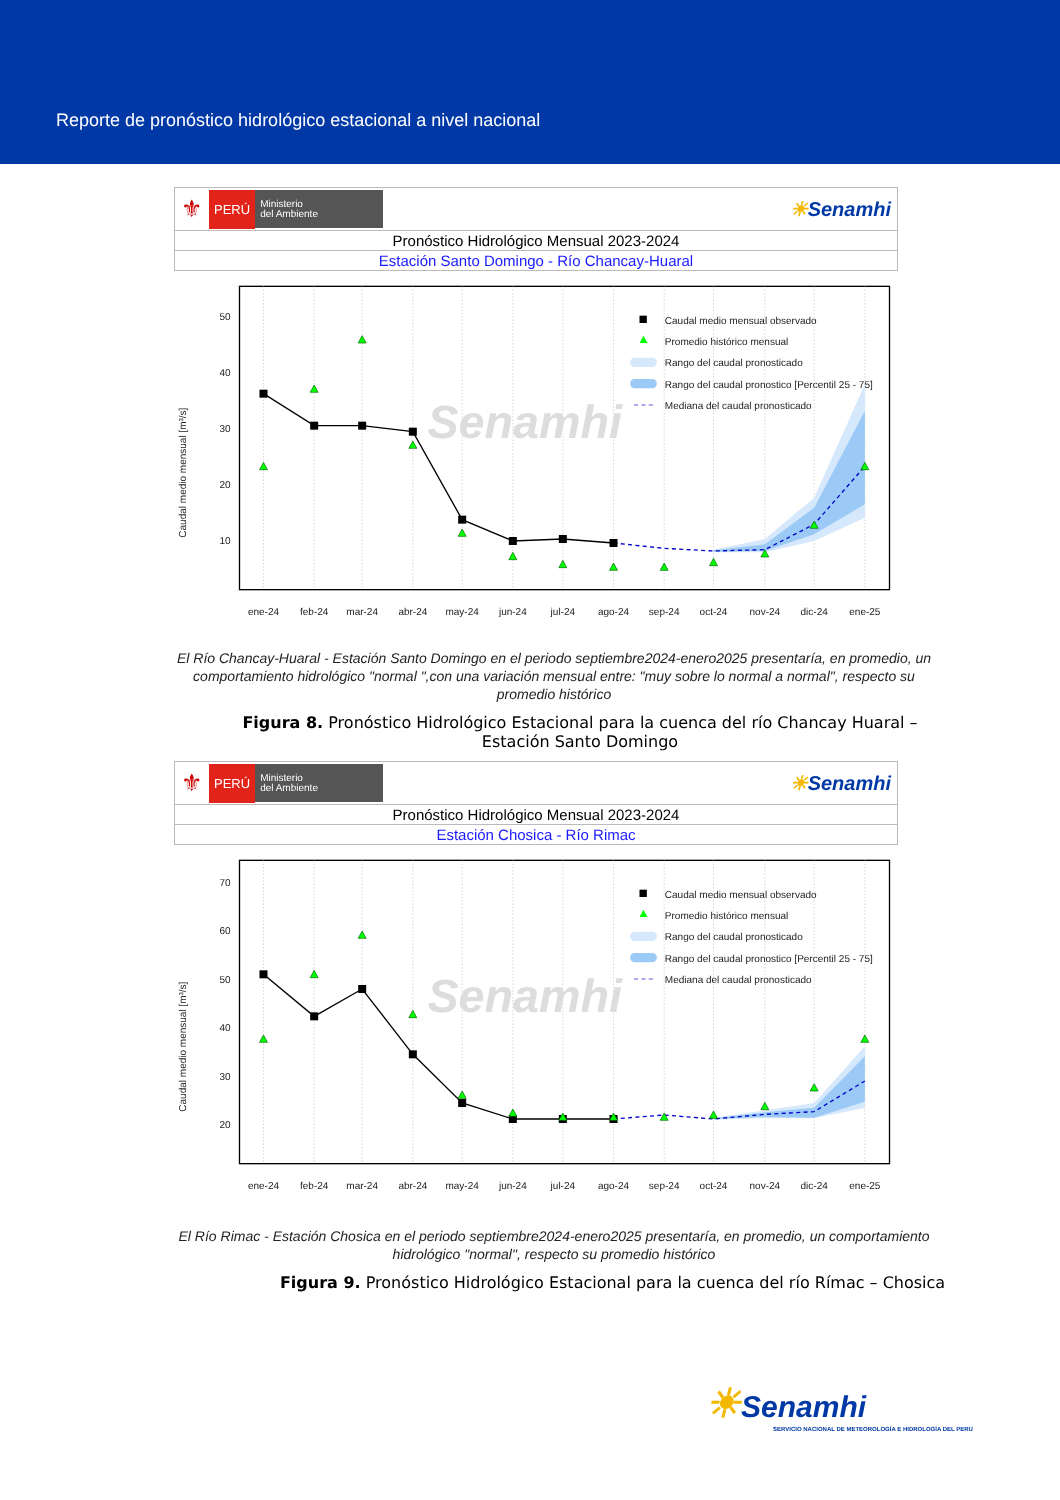Reporte de pronóstico hidrológico estacional a nivel nacional
⚜ PERÚ Ministerio
del Ambiente ☀Senamhi
Pronóstico Hidrológico Mensual 2023-2024
Estación Santo Domingo - Río Chancay-Huaral
Senamhi
50
40
30
20
10
Caudal medio mensual [m³/s]
Caudal medio mensual observado
Promedio histórico mensual
Rango del caudal pronosticado
Rango del caudal pronostico [Percentil 25 - 75]
Mediana del caudal pronosticado
ene-24
feb-24
mar-24
abr-24
may-24
jun-24
jul-24
ago-24
sep-24
oct-24
nov-24
dic-24
ene-25
El Río Chancay-Huaral - Estación Santo Domingo en el periodo septiembre2024-enero2025 presentaría, en promedio, un comportamiento hidrológico "normal ",con una variación mensual entre: "muy sobre lo normal a normal", respecto su promedio histórico
Figura 8. Pronóstico Hidrológico Estacional para la cuenca del río Chancay Huaral – Estación Santo Domingo
⚜ PERÚ Ministerio
del Ambiente ☀Senamhi
Pronóstico Hidrológico Mensual 2023-2024
Estación Chosica - Río Rimac
Senamhi
70
60
50
40
30
20
Caudal medio mensual [m³/s]
Caudal medio mensual observado
Promedio histórico mensual
Rango del caudal pronosticado
Rango del caudal pronostico [Percentil 25 - 75]
Mediana del caudal pronosticado
ene-24
feb-24
mar-24
abr-24
may-24
jun-24
jul-24
ago-24
sep-24
oct-24
nov-24
dic-24
ene-25
El Río Rimac - Estación Chosica en el periodo septiembre2024-enero2025 presentaría, en promedio, un comportamiento hidrológico "normal", respecto su promedio histórico
Figura 9. Pronóstico Hidrológico Estacional para la cuenca del río Rímac – Chosica
☀Senamhi
SERVICIO NACIONAL DE METEOROLOGÍA E HIDROLOGÍA DEL PERÚ